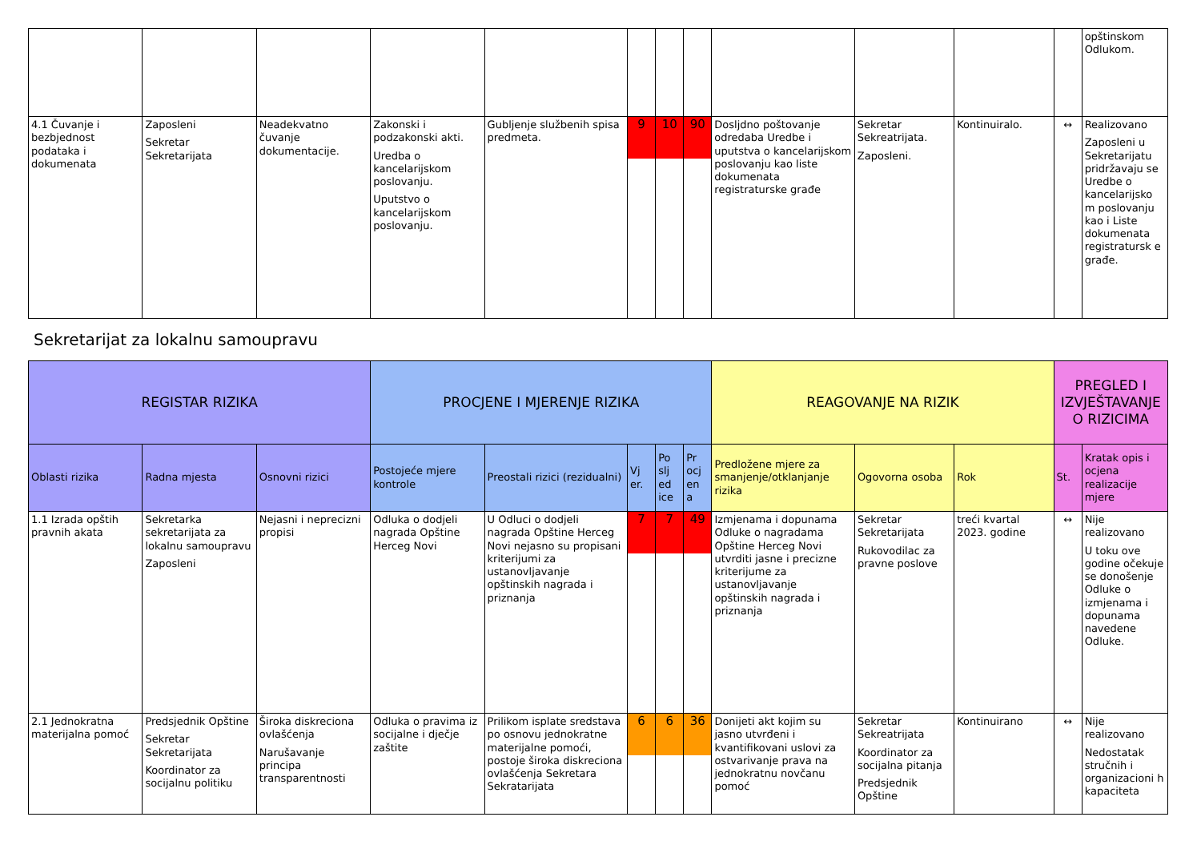| | | | | | | | | | | | | opštinskom Odlukom. |
| 4.1 Čuvanje i bezbjednost podataka i dokumenata | Zaposleni Sekretar Sekretarijata | Neadekvatno čuvanje dokumentacije. | Zakonski i podzakonski akti. Uredba o kancelarijskom poslovanju. Uputstvo o kancelarijskom poslovanju. | Gubljenje službenih spisa predmeta. | 9 | 10 | 90 | Dosljdno poštovanje odredaba Uredbe i uputstva o kancelarijskom poslovanju kao liste dokumenata registraturske građe | Sekretar Sekreatrijata. Zaposleni. | Kontinuiralo. | ↔ | Realizovano Zaposleni u Sekretarijatu pridržavaju se Uredbe o kancelarijsko m poslovanju kao i Liste dokumenata registratursk e građe. |
Sekretarijat za lokalnu samoupravu
| REGISTAR RIZIKA | | | PROCJENE I MJERENJE RIZIKA | | | | | REAGOVANJE NA RIZIK | | | PREGLED I IZVJEŠTAVANJE O RIZICIMA | |
| --- | --- | --- | --- | --- | --- | --- | --- | --- | --- | --- | --- | --- |
| Oblasti rizika | Radna mjesta | Osnovni rizici | Postojeće mjere kontrole | Preostali rizici (rezidualni) | Vj er. | Po slj ed ice | Pr ocj en a | Predložene mjere za smanjenje/otklanjanje rizika | Ogovorna osoba | Rok | St. | Kratak opis i ocjena realizacije mjere |
| 1.1 Izrada opštih pravnih akata | Sekretarka sekretarijata za lokalnu samoupravu Zaposleni | Nejasni i neprecizni propisi | Odluka o dodjeli nagrada Opštine Herceg Novi | U Odluci o dodjeli nagrada Opštine Herceg Novi nejasno su propisani kriterijumi za ustanovljavanje opštinskih nagrada i priznanja | 7 | 7 | 49 | Izmjenama i dopunama Odluke o nagradama Opštine Herceg Novi utvrditi jasne i precizne kriterijume za ustanovljavanje opštinskih nagrada i priznanja | Sekretar Sekretarijata Rukovodilac za pravne poslove | treći kvartal 2023. godine | ↔ | Nije realizovano U toku ove godine očekuje se donošenje Odluke o izmjenama i dopunama navedene Odluke. |
| 2.1 Jednokratna materijalna pomoć | Predsjednik Opštine Sekretar Sekretarijata Koordinator za socijalnu politiku | Široka diskreciona ovlašćenja Narušavanje principa transparentnosti | Odluka o pravima iz socijalne i dječje zaštite | Prilikom isplate sredstava po osnovu jednokratne materijalne pomoći, postoje široka diskreciona ovlašćenja Sekretara Sekratarijata | 6 | 6 | 36 | Donijeti akt kojim su jasno utvrđeni i kvantifikovani uslovi za ostvarivanje prava na jednokratnu novčanu pomoć | Sekretar Sekreatrijata Koordinator za socijalna pitanja Predsjednik Opštine | Kontinuirano | ↔ | Nije realizovano Nedostatak stručnih i organizacioni h kapaciteta |